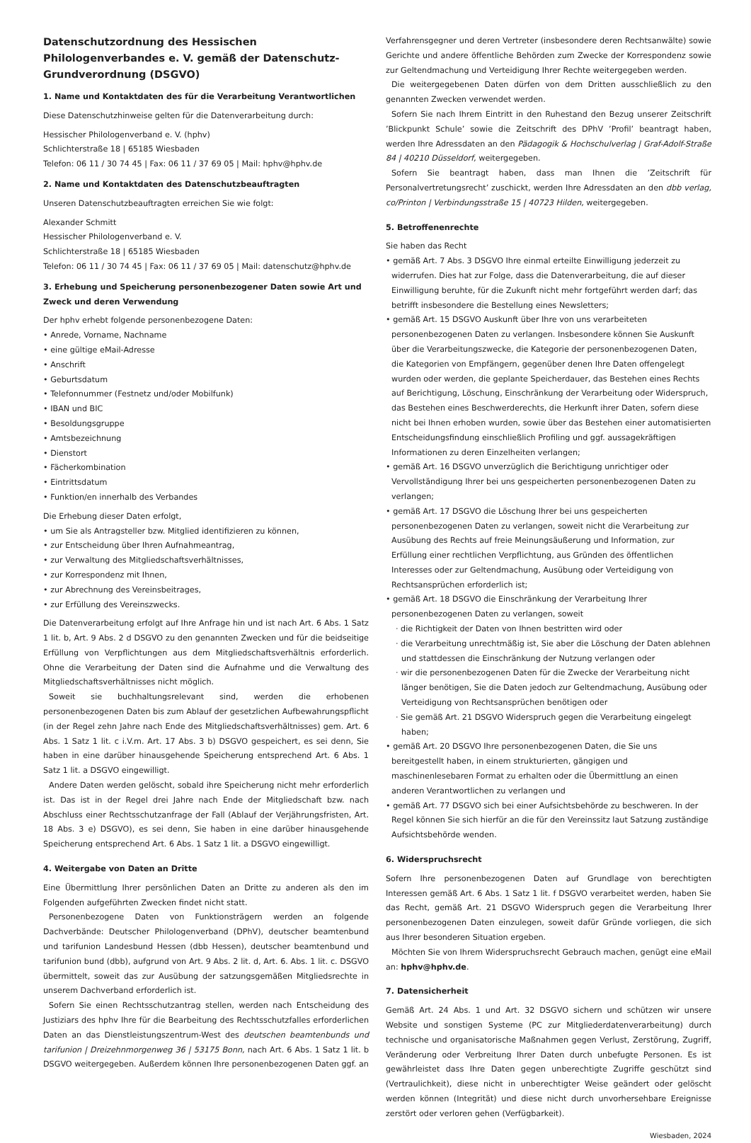Datenschutzordnung des Hessischen Philologenverbandes e. V. gemäß der Datenschutz-Grundverordnung (DSGVO)
1. Name und Kontaktdaten des für die Verarbeitung Verantwortlichen
Diese Datenschutzhinweise gelten für die Datenverarbeitung durch:
Hessischer Philologenverband e. V. (hphv)
Schlichterstraße 18 | 65185 Wiesbaden
Telefon: 06 11 / 30 74 45 | Fax: 06 11 / 37 69 05 | Mail: hphv@hphv.de
2. Name und Kontaktdaten des Datenschutzbeauftragten
Unseren Datenschutzbeauftragten erreichen Sie wie folgt:
Alexander Schmitt
Hessischer Philologenverband e. V.
Schlichterstraße 18 | 65185 Wiesbaden
Telefon: 06 11 / 30 74 45 | Fax: 06 11 / 37 69 05 | Mail: datenschutz@hphv.de
3. Erhebung und Speicherung personenbezogener Daten sowie Art und Zweck und deren Verwendung
Der hphv erhebt folgende personenbezogene Daten:
• Anrede, Vorname, Nachname
• eine gültige eMail-Adresse
• Anschrift
• Geburtsdatum
• Telefonnummer (Festnetz und/oder Mobilfunk)
• IBAN und BIC
• Besoldungsgruppe
• Amtsbezeichnung
• Dienstort
• Fächerkombination
• Eintrittsdatum
• Funktion/en innerhalb des Verbandes
Die Erhebung dieser Daten erfolgt,
• um Sie als Antragsteller bzw. Mitglied identifizieren zu können,
• zur Entscheidung über Ihren Aufnahmeantrag,
• zur Verwaltung des Mitgliedschaftsverhältnisses,
• zur Korrespondenz mit Ihnen,
• zur Abrechnung des Vereinsbeitrages,
• zur Erfüllung des Vereinszwecks.
Die Datenverarbeitung erfolgt auf Ihre Anfrage hin und ist nach Art. 6 Abs. 1 Satz 1 lit. b, Art. 9 Abs. 2 d DSGVO zu den genannten Zwecken und für die beidseitige Erfüllung von Verpflichtungen aus dem Mitgliedschaftsverhältnis erforderlich. Ohne die Verarbeitung der Daten sind die Aufnahme und die Verwaltung des Mitgliedschaftsverhältnisses nicht möglich.
Soweit sie buchhaltungsrelevant sind, werden die erhobenen personenbezogenen Daten bis zum Ablauf der gesetzlichen Aufbewahrungspflicht (in der Regel zehn Jahre nach Ende des Mitgliedschaftsverhältnisses) gem. Art. 6 Abs. 1 Satz 1 lit. c i.V.m. Art. 17 Abs. 3 b) DSGVO gespeichert, es sei denn, Sie haben in eine darüber hinausgehende Speicherung entsprechend Art. 6 Abs. 1 Satz 1 lit. a DSGVO eingewilligt.
Andere Daten werden gelöscht, sobald ihre Speicherung nicht mehr erforderlich ist. Das ist in der Regel drei Jahre nach Ende der Mitgliedschaft bzw. nach Abschluss einer Rechtsschutzanfrage der Fall (Ablauf der Verjährungsfristen, Art. 18 Abs. 3 e) DSGVO), es sei denn, Sie haben in eine darüber hinausgehende Speicherung entsprechend Art. 6 Abs. 1 Satz 1 lit. a DSGVO eingewilligt.
4. Weitergabe von Daten an Dritte
Eine Übermittlung Ihrer persönlichen Daten an Dritte zu anderen als den im Folgenden aufgeführten Zwecken findet nicht statt.
Personenbezogene Daten von Funktionsträgern werden an folgende Dachverbände: Deutscher Philologenverband (DPhV), deutscher beamtenbund und tarifunion Landesbund Hessen (dbb Hessen), deutscher beamtenbund und tarifunion bund (dbb), aufgrund von Art. 9 Abs. 2 lit. d, Art. 6. Abs. 1 lit. c. DSGVO übermittelt, soweit das zur Ausübung der satzungsgemäßen Mitgliedsrechte in unserem Dachverband erforderlich ist.
Sofern Sie einen Rechtsschutzantrag stellen, werden nach Entscheidung des Justiziars des hphv Ihre für die Bearbeitung des Rechtsschutzfalles erforderlichen Daten an das Dienstleistungszentrum-West des deutschen beamtenbunds und tarifunion | Dreizehnmorgenweg 36 | 53175 Bonn, nach Art. 6 Abs. 1 Satz 1 lit. b DSGVO weitergegeben. Außerdem können Ihre personenbezogenen Daten ggf. an
Verfahrensgegner und deren Vertreter (insbesondere deren Rechtsanwälte) sowie Gerichte und andere öffentliche Behörden zum Zwecke der Korrespondenz sowie zur Geltendmachung und Verteidigung Ihrer Rechte weitergegeben werden.
Die weitergegebenen Daten dürfen von dem Dritten ausschließlich zu den genannten Zwecken verwendet werden.
Sofern Sie nach Ihrem Eintritt in den Ruhestand den Bezug unserer Zeitschrift ’Blickpunkt Schule’ sowie die Zeitschrift des DPhV ’Profil’ beantragt haben, werden Ihre Adressdaten an den Pädagogik & Hochschulverlag | Graf-Adolf-Straße 84 | 40210 Düsseldorf, weitergegeben.
Sofern Sie beantragt haben, dass man Ihnen die ’Zeitschrift für Personalvertretungsrecht’ zuschickt, werden Ihre Adressdaten an den dbb verlag, co/Printon | Verbindungsstraße 15 | 40723 Hilden, weitergegeben.
5. Betroffenenrechte
Sie haben das Recht
• gemäß Art. 7 Abs. 3 DSGVO Ihre einmal erteilte Einwilligung jederzeit zu widerrufen. Dies hat zur Folge, dass die Datenverarbeitung, die auf dieser Einwilligung beruhte, für die Zukunft nicht mehr fortgeführt werden darf; das betrifft insbesondere die Bestellung eines Newsletters;
• gemäß Art. 15 DSGVO Auskunft über Ihre von uns verarbeiteten personenbezogenen Daten zu verlangen. Insbesondere können Sie Auskunft über die Verarbeitungszwecke, die Kategorie der personenbezogenen Daten, die Kategorien von Empfängern, gegenüber denen Ihre Daten offengelegt wurden oder werden, die geplante Speicherdauer, das Bestehen eines Rechts auf Berichtigung, Löschung, Einschränkung der Verarbeitung oder Widerspruch, das Bestehen eines Beschwerderechts, die Herkunft ihrer Daten, sofern diese nicht bei Ihnen erhoben wurden, sowie über das Bestehen einer automatisierten Entscheidungsfindung einschließlich Profiling und ggf. aussagekräftigen Informationen zu deren Einzelheiten verlangen;
• gemäß Art. 16 DSGVO unverzüglich die Berichtigung unrichtiger oder Vervollständigung Ihrer bei uns gespeicherten personenbezogenen Daten zu verlangen;
• gemäß Art. 17 DSGVO die Löschung Ihrer bei uns gespeicherten personenbezogenen Daten zu verlangen, soweit nicht die Verarbeitung zur Ausübung des Rechts auf freie Meinungsäußerung und Information, zur Erfüllung einer rechtlichen Verpflichtung, aus Gründen des öffentlichen Interesses oder zur Geltendmachung, Ausübung oder Verteidigung von Rechtsansprüchen erforderlich ist;
• gemäß Art. 18 DSGVO die Einschränkung der Verarbeitung Ihrer personenbezogenen Daten zu verlangen, soweit
· die Richtigkeit der Daten von Ihnen bestritten wird oder
· die Verarbeitung unrechtmäßig ist, Sie aber die Löschung der Daten ablehnen und stattdessen die Einschränkung der Nutzung verlangen oder
· wir die personenbezogenen Daten für die Zwecke der Verarbeitung nicht länger benötigen, Sie die Daten jedoch zur Geltendmachung, Ausübung oder Verteidigung von Rechtsansprüchen benötigen oder
· Sie gemäß Art. 21 DSGVO Widerspruch gegen die Verarbeitung eingelegt haben;
• gemäß Art. 20 DSGVO Ihre personenbezogenen Daten, die Sie uns bereitgestellt haben, in einem strukturierten, gängigen und maschinenlesebaren Format zu erhalten oder die Übermittlung an einen anderen Verantwortlichen zu verlangen und
• gemäß Art. 77 DSGVO sich bei einer Aufsichtsbehörde zu beschweren. In der Regel können Sie sich hierfür an die für den Vereinssitz laut Satzung zuständige Aufsichtsbehörde wenden.
6. Widerspruchsrecht
Sofern Ihre personenbezogenen Daten auf Grundlage von berechtigten Interessen gemäß Art. 6 Abs. 1 Satz 1 lit. f DSGVO verarbeitet werden, haben Sie das Recht, gemäß Art. 21 DSGVO Widerspruch gegen die Verarbeitung Ihrer personenbezogenen Daten einzulegen, soweit dafür Gründe vorliegen, die sich aus Ihrer besonderen Situation ergeben.
Möchten Sie von Ihrem Widerspruchsrecht Gebrauch machen, genügt eine eMail an: hphv@hphv.de.
7. Datensicherheit
Gemäß Art. 24 Abs. 1 und Art. 32 DSGVO sichern und schützen wir unsere Website und sonstigen Systeme (PC zur Mitgliederdatenverarbeitung) durch technische und organisatorische Maßnahmen gegen Verlust, Zerstörung, Zugriff, Veränderung oder Verbreitung Ihrer Daten durch unbefugte Personen. Es ist gewährleistet dass Ihre Daten gegen unberechtigte Zugriffe geschützt sind (Vertraulichkeit), diese nicht in unberechtigter Weise geändert oder gelöscht werden können (Integrität) und diese nicht durch unvorhersehbare Ereignisse zerstört oder verloren gehen (Verfügbarkeit).
Wiesbaden, 2024